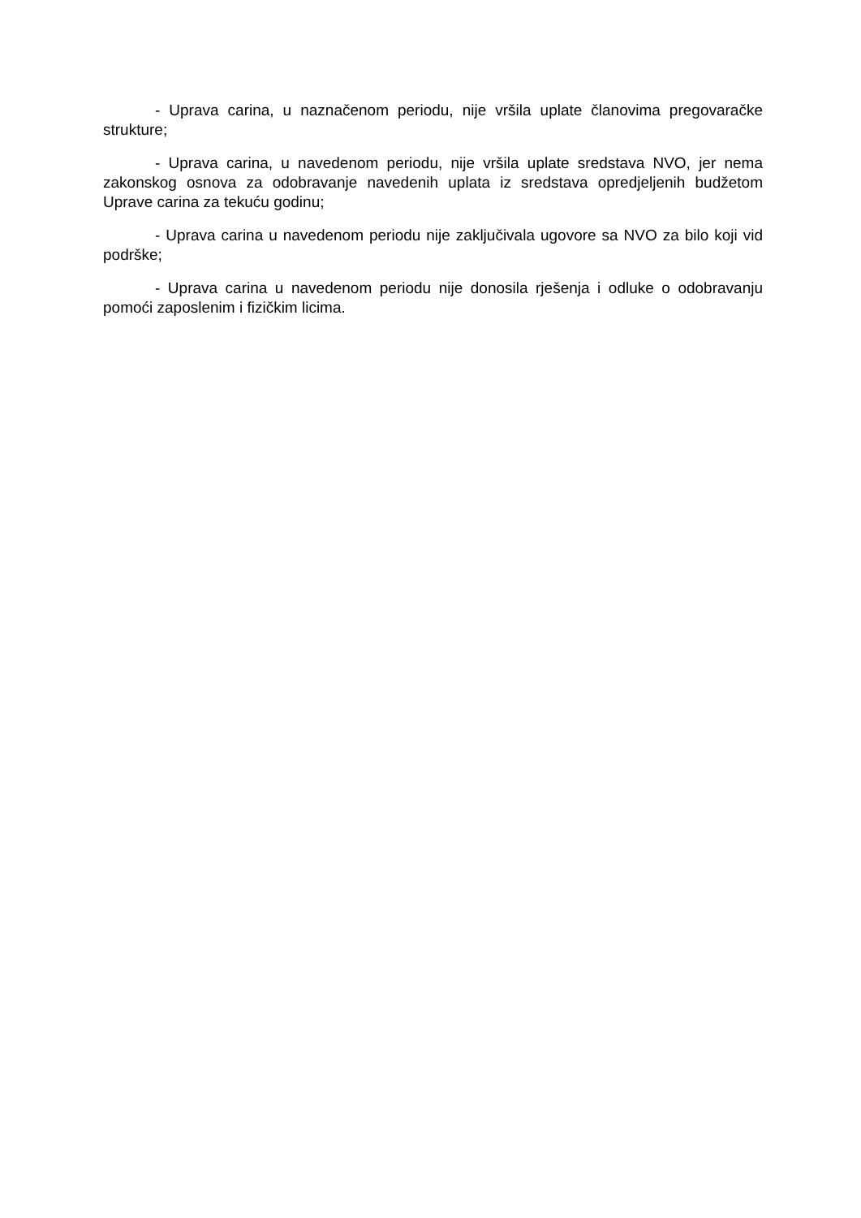- Uprava carina, u naznačenom periodu, nije vršila uplate članovima pregovaračke strukture;
- Uprava carina, u navedenom periodu, nije vršila uplate sredstava NVO, jer nema zakonskog osnova za odobravanje navedenih uplata iz sredstava opredjeljenih budžetom Uprave carina za tekuću godinu;
- Uprava carina u navedenom periodu nije zaključivala ugovore sa NVO za bilo koji vid podrške;
- Uprava carina u navedenom periodu nije donosila rješenja i odluke o odobravanju pomoći zaposlenim i fizičkim licima.